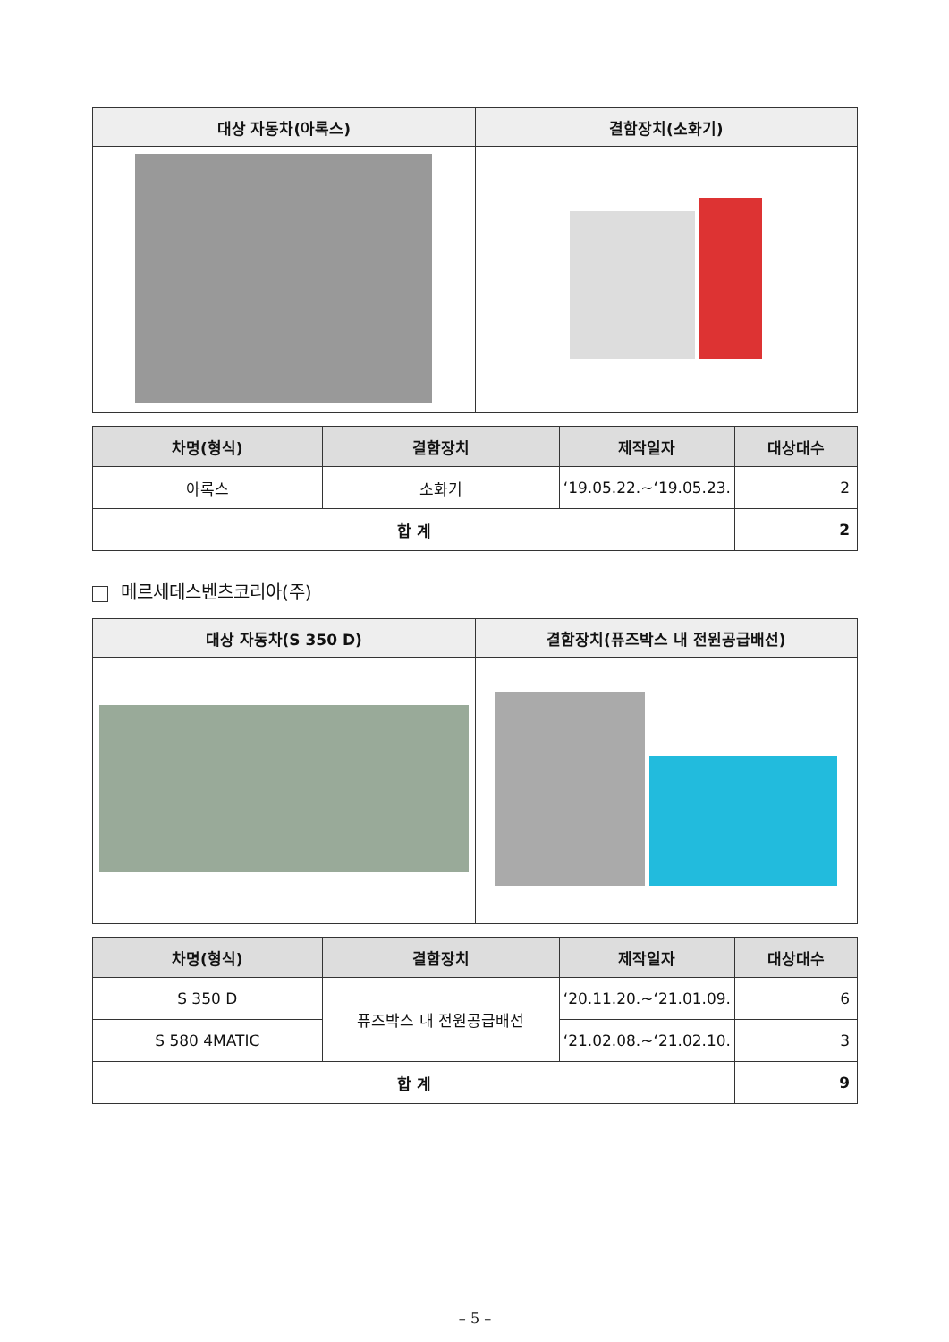| 대상 자동차(아록스) | 결함장치(소화기) |
| --- | --- |
| 차명(형식) | 결함장치 | 제작일자 | 대상대수 |
| --- | --- | --- | --- |
| 아록스 | 소화기 | ‘19.05.22.~‘19.05.23. | 2 |
| 합 계 | | | 2 |
메르세데스벤츠코리아(주)
| 대상 자동차(S 350 D) | 결함장치(퓨즈박스 내 전원공급배선) |
| --- | --- |
| 차명(형식) | 결함장치 | 제작일자 | 대상대수 |
| --- | --- | --- | --- |
| S 350 D | 퓨즈박스 내 전원공급배선 | ‘20.11.20.~‘21.01.09. | 6 |
| S 580 4MATIC | | ‘21.02.08.~‘21.02.10. | 3 |
| 합 계 | | | 9 |
– 5 –